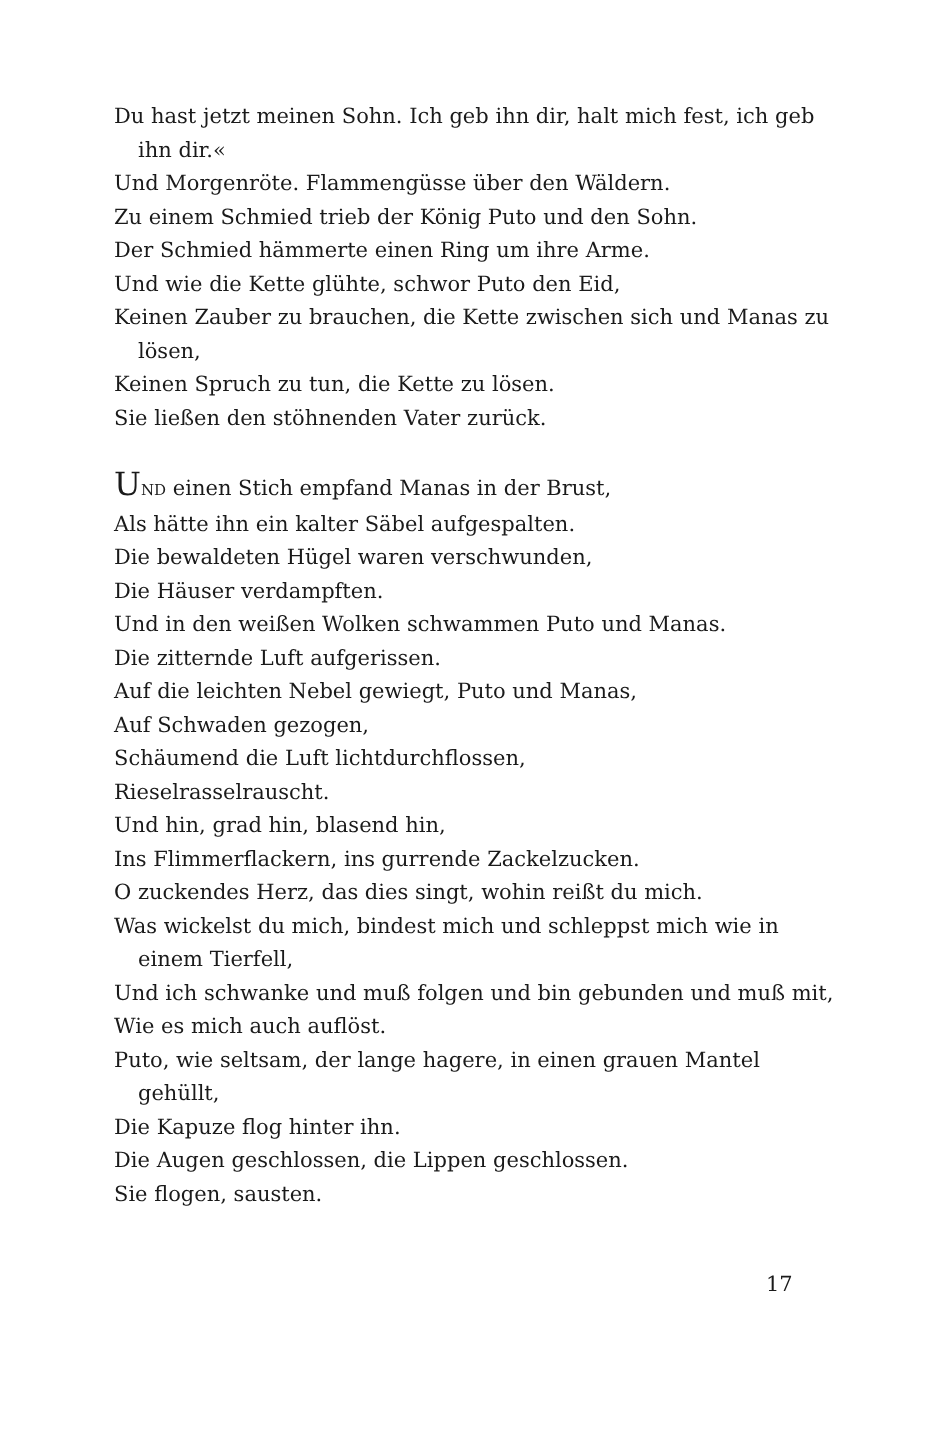Du hast jetzt meinen Sohn. Ich geb ihn dir, halt mich fest, ich geb ihn dir.«
Und Morgenröte. Flammengüsse über den Wäldern.
Zu einem Schmied trieb der König Puto und den Sohn.
Der Schmied hämmerte einen Ring um ihre Arme.
Und wie die Kette glühte, schwor Puto den Eid,
Keinen Zauber zu brauchen, die Kette zwischen sich und Manas zu lösen,
Keinen Spruch zu tun, die Kette zu lösen.
Sie ließen den stöhnenden Vater zurück.
UND einen Stich empfand Manas in der Brust,
Als hätte ihn ein kalter Säbel aufgespalten.
Die bewaldeten Hügel waren verschwunden,
Die Häuser verdampften.
Und in den weißen Wolken schwammen Puto und Manas.
Die zitternde Luft aufgerissen.
Auf die leichten Nebel gewiegt, Puto und Manas,
Auf Schwaden gezogen,
Schäumend die Luft lichtdurchflossen,
Rieselrasselrauscht.
Und hin, grad hin, blasend hin,
Ins Flimmerflackern, ins gurrende Zackelzucken.
O zuckendes Herz, das dies singt, wohin reißt du mich.
Was wickelst du mich, bindest mich und schleppst mich wie in einem Tierfell,
Und ich schwanke und muß folgen und bin gebunden und muß mit,
Wie es mich auch auflöst.
Puto, wie seltsam, der lange hagere, in einen grauen Mantel gehüllt,
Die Kapuze flog hinter ihn.
Die Augen geschlossen, die Lippen geschlossen.
Sie flogen, sausten.
17